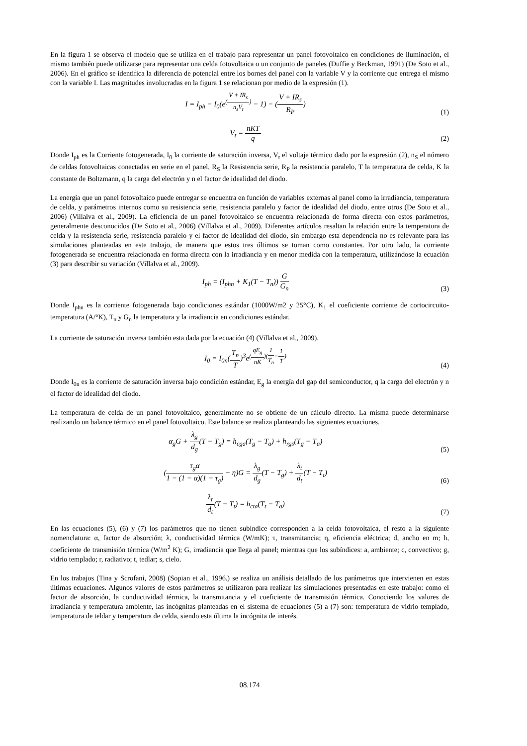En la figura 1 se observa el modelo que se utiliza en el trabajo para representar un panel fotovoltaico en condiciones de iluminación, el mismo también puede utilizarse para representar una celda fotovoltaica o un conjunto de paneles (Duffie y Beckman, 1991) (De Soto et al., 2006). En el gráfico se identifica la diferencia de potencial entre los bornes del panel con la variable V y la corriente que entrega el mismo con la variable I. Las magnitudes involucradas en la figura 1 se relacionan por medio de la expresión (1).
I = I<sub>ph</sub> − I<sub>0</sub>(e<sup>(V + IR<sub>s</sub> n<sub>s</sub>V<sub>t</sub>)</sup> − 1) − (V + IR<sub>s</sub> R<sub>P</sub>)
(1)
V<sub>t</sub> = nKT q
(2)
Donde I<sub>ph</sub> es la Corriente fotogenerada, I<sub>0</sub> la corriente de saturación inversa, V<sub>t</sub> el voltaje térmico dado por la expresión (2), n<sub>S</sub> el número de celdas fotovoltaicas conectadas en serie en el panel, R<sub>S</sub> la Resistencia serie, R<sub>P</sub> la resistencia paralelo, T la temperatura de celda, K la constante de Boltzmann, q la carga del electrón y n el factor de idealidad del diodo.
La energía que un panel fotovoltaico puede entregar se encuentra en función de variables externas al panel como la irradiancia, temperatura de celda, y parámetros internos como su resistencia serie, resistencia paralelo y factor de idealidad del diodo, entre otros (De Soto et al., 2006) (Villalva et al., 2009). La eficiencia de un panel fotovoltaico se encuentra relacionada de forma directa con estos parámetros, generalmente desconocidos (De Soto et al., 2006) (Villalva et al., 2009). Diferentes artículos resaltan la relación entre la temperatura de celda y la resistencia serie, resistencia paralelo y el factor de idealidad del diodo, sin embargo esta dependencia no es relevante para las simulaciones planteadas en este trabajo, de manera que estos tres últimos se toman como constantes. Por otro lado, la corriente fotogenerada se encuentra relacionada en forma directa con la irradiancia y en menor medida con la temperatura, utilizándose la ecuación (3) para describir su variación (Villalva et al., 2009).
I<sub>ph</sub> = (I<sub>phn</sub> + K<sub>1</sub>(T − T<sub>n</sub>)) G G<sub>n</sub>
(3)
Donde I<sub>phn</sub> es la corriente fotogenerada bajo condiciones estándar (1000W/m2 y 25°C), K<sub>1</sub> el coeficiente corriente de cortocircuito-temperatura (A/°K), T<sub>n</sub> y G<sub>n</sub> la temperatura y la irradiancia en condiciones estándar.
La corriente de saturación inversa también esta dada por la ecuación (4) (Villalva et al., 2009).
I<sub>0</sub> = I<sub>0n</sub>(T<sub>n</sub> T)<sup>3</sup>e<sup>(qE<sub>g</sub> nK)(1 T<sub>n</sub>−1 T)</sup>
(4)
Donde I<sub>0n</sub> es la corriente de saturación inversa bajo condición estándar, E<sub>g</sub> la energía del gap del semiconductor, q la carga del electrón y n el factor de idealidad del diodo.
La temperatura de celda de un panel fotovoltaico, generalmente no se obtiene de un cálculo directo. La misma puede determinarse realizando un balance térmico en el panel fotovoltaico. Este balance se realiza planteando las siguientes ecuaciones.
α<sub>g</sub>G + λ<sub>g</sub> d<sub>g</sub>(T − T<sub>g</sub>) = h<sub>cga</sub>(T<sub>g</sub> − T<sub>a</sub>) + h<sub>rgs</sub>(T<sub>g</sub> − T<sub>a</sub>)
(5)
(τ<sub>g</sub>α 1 − (1 − α)(1 − τ<sub>g</sub>) − η)G = λ<sub>g</sub> d<sub>g</sub>(T − T<sub>g</sub>) + λ<sub>t</sub> d<sub>t</sub>(T − T<sub>t</sub>)
(6)
λ<sub>t</sub> d<sub>t</sub>(T − T<sub>t</sub>) = h<sub>cta</sub>(T<sub>t</sub> − T<sub>a</sub>)
(7)
En las ecuaciones (5), (6) y (7) los parámetros que no tienen subíndice corresponden a la celda fotovoltaica, el resto a la siguiente nomenclatura: α, factor de absorción; λ, conductividad térmica (W/mK); τ, transmitancia; η, eficiencia eléctrica; d, ancho en m; h, coeficiente de transmisión térmica (W/m<sup>2</sup> K); G, irradiancia que llega al panel; mientras que los subíndices: a, ambiente; c, convectivo; g, vidrio templado; r, radiativo; t, tedlar; s, cielo.
En los trabajos (Tina y Scrofani, 2008) (Sopian et al., 1996.) se realiza un análisis detallado de los parámetros que intervienen en estas últimas ecuaciones. Algunos valores de estos parámetros se utilizaron para realizar las simulaciones presentadas en este trabajo: como el factor de absorción, la conductividad térmica, la transmitancia y el coeficiente de transmisión térmica. Conociendo los valores de irradiancia y temperatura ambiente, las incógnitas planteadas en el sistema de ecuaciones (5) a (7) son: temperatura de vidrio templado, temperatura de teldar y temperatura de celda, siendo esta última la incógnita de interés.
08.174